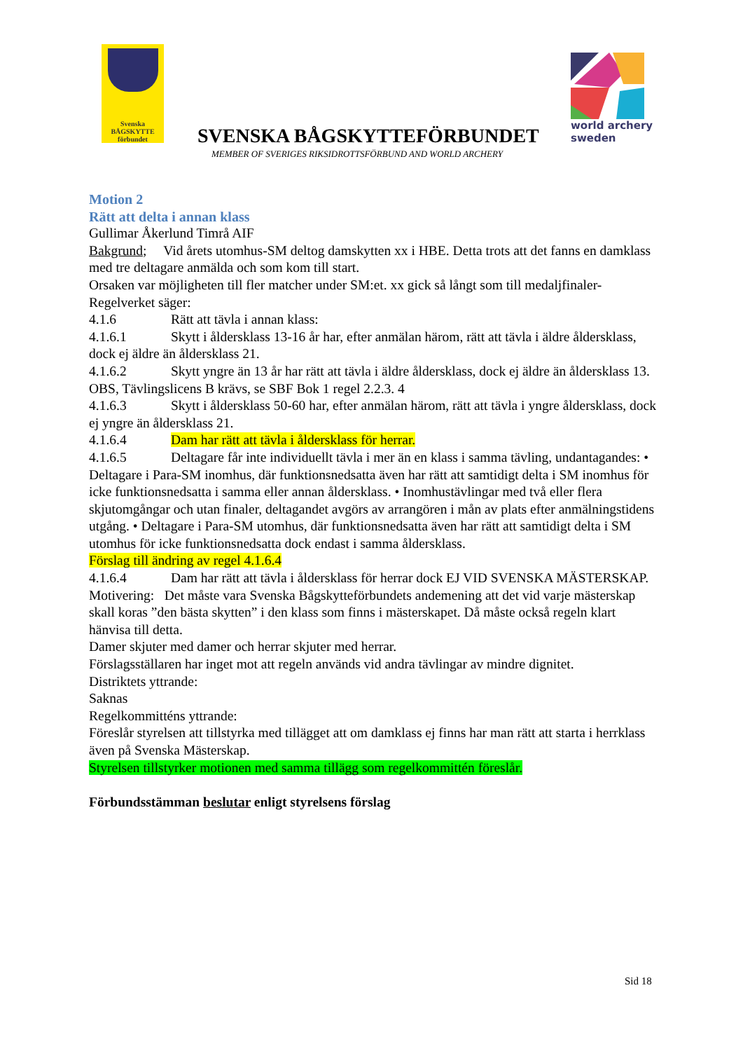Svenska
BÅGSKYTTE
förbundet
world archery
sweden
SVENSKA BÅGSKYTTEFÖRBUNDET
MEMBER OF SVERIGES RIKSIDROTTSFÖRBUND AND WORLD ARCHERY
Motion 2
Rätt att delta i annan klass
Gullimar Åkerlund Timrå AIF
Bakgrund; Vid årets utomhus-SM deltog damskytten xx i HBE. Detta trots att det fanns en damklass med tre deltagare anmälda och som kom till start.
Orsaken var möjligheten till fler matcher under SM:et. xx gick så långt som till medaljfinaler-
Regelverket säger:
4.1.6 Rätt att tävla i annan klass:
4.1.6.1 Skytt i åldersklass 13-16 år har, efter anmälan härom, rätt att tävla i äldre åldersklass, dock ej äldre än åldersklass 21.
4.1.6.2 Skytt yngre än 13 år har rätt att tävla i äldre åldersklass, dock ej äldre än åldersklass 13. OBS, Tävlingslicens B krävs, se SBF Bok 1 regel 2.2.3. 4
4.1.6.3 Skytt i åldersklass 50-60 har, efter anmälan härom, rätt att tävla i yngre åldersklass, dock ej yngre än åldersklass 21.
4.1.6.4 Dam har rätt att tävla i åldersklass för herrar.
4.1.6.5 Deltagare får inte individuellt tävla i mer än en klass i samma tävling, undantagandes: • Deltagare i Para-SM inomhus, där funktionsnedsatta även har rätt att samtidigt delta i SM inomhus för icke funktionsnedsatta i samma eller annan åldersklass. • Inomhustävlingar med två eller flera skjutomgångar och utan finaler, deltagandet avgörs av arrangören i mån av plats efter anmälningstidens utgång. • Deltagare i Para-SM utomhus, där funktionsnedsatta även har rätt att samtidigt delta i SM utomhus för icke funktionsnedsatta dock endast i samma åldersklass.
Förslag till ändring av regel 4.1.6.4
4.1.6.4 Dam har rätt att tävla i åldersklass för herrar dock EJ VID SVENSKA MÄSTERSKAP.
Motivering: Det måste vara Svenska Bågskytteförbundets andemening att det vid varje mästerskap skall koras ”den bästa skytten” i den klass som finns i mästerskapet. Då måste också regeln klart hänvisa till detta.
Damer skjuter med damer och herrar skjuter med herrar.
Förslagsställaren har inget mot att regeln används vid andra tävlingar av mindre dignitet.
Distriktets yttrande:
Saknas
Regelkommitténs yttrande:
Föreslår styrelsen att tillstyrka med tillägget att om damklass ej finns har man rätt att starta i herrklass även på Svenska Mästerskap.
Styrelsen tillstyrker motionen med samma tillägg som regelkommittén föreslår.
Förbundsstämman beslutar enligt styrelsens förslag
Sid 18